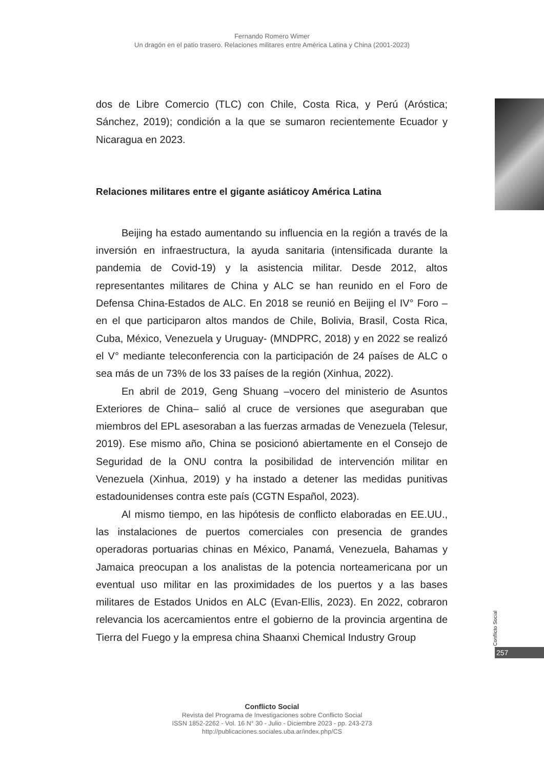Fernando Romero Wimer
Un dragón en el patio trasero. Relaciones militares entre América Latina y China (2001-2023)
dos de Libre Comercio (TLC) con Chile, Costa Rica, y Perú (Aróstica; Sánchez, 2019); condición a la que se sumaron recientemente Ecuador y Nicaragua en 2023.
Relaciones militares entre el gigante asiáticoy América Latina
Beijing ha estado aumentando su influencia en la región a través de la inversión en infraestructura, la ayuda sanitaria (intensificada durante la pandemia de Covid-19) y la asistencia militar. Desde 2012, altos representantes militares de China y ALC se han reunido en el Foro de Defensa China-Estados de ALC. En 2018 se reunió en Beijing el IV° Foro –en el que participaron altos mandos de Chile, Bolivia, Brasil, Costa Rica, Cuba, México, Venezuela y Uruguay- (MNDPRC, 2018) y en 2022 se realizó el V° mediante teleconferencia con la participación de 24 países de ALC o sea más de un 73% de los 33 países de la región (Xinhua, 2022).
En abril de 2019, Geng Shuang –vocero del ministerio de Asuntos Exteriores de China– salió al cruce de versiones que aseguraban que miembros del EPL asesoraban a las fuerzas armadas de Venezuela (Telesur, 2019). Ese mismo año, China se posicionó abiertamente en el Consejo de Seguridad de la ONU contra la posibilidad de intervención militar en Venezuela (Xinhua, 2019) y ha instado a detener las medidas punitivas estadounidenses contra este país (CGTN Español, 2023).
Al mismo tiempo, en las hipótesis de conflicto elaboradas en EE.UU., las instalaciones de puertos comerciales con presencia de grandes operadoras portuarias chinas en México, Panamá, Venezuela, Bahamas y Jamaica preocupan a los analistas de la potencia norteamericana por un eventual uso militar en las proximidades de los puertos y a las bases militares de Estados Unidos en ALC (Evan-Ellis, 2023). En 2022, cobraron relevancia los acercamientos entre el gobierno de la provincia argentina de Tierra del Fuego y la empresa china Shaanxi Chemical Industry Group
Conflicto Social
257
Conflicto Social
Revista del Programa de Investigaciones sobre Conflicto Social
ISSN 1852-2262 - Vol. 16 N° 30 - Julio - Diciembre 2023 - pp. 243-273
http://publicaciones.sociales.uba.ar/index.php/CS